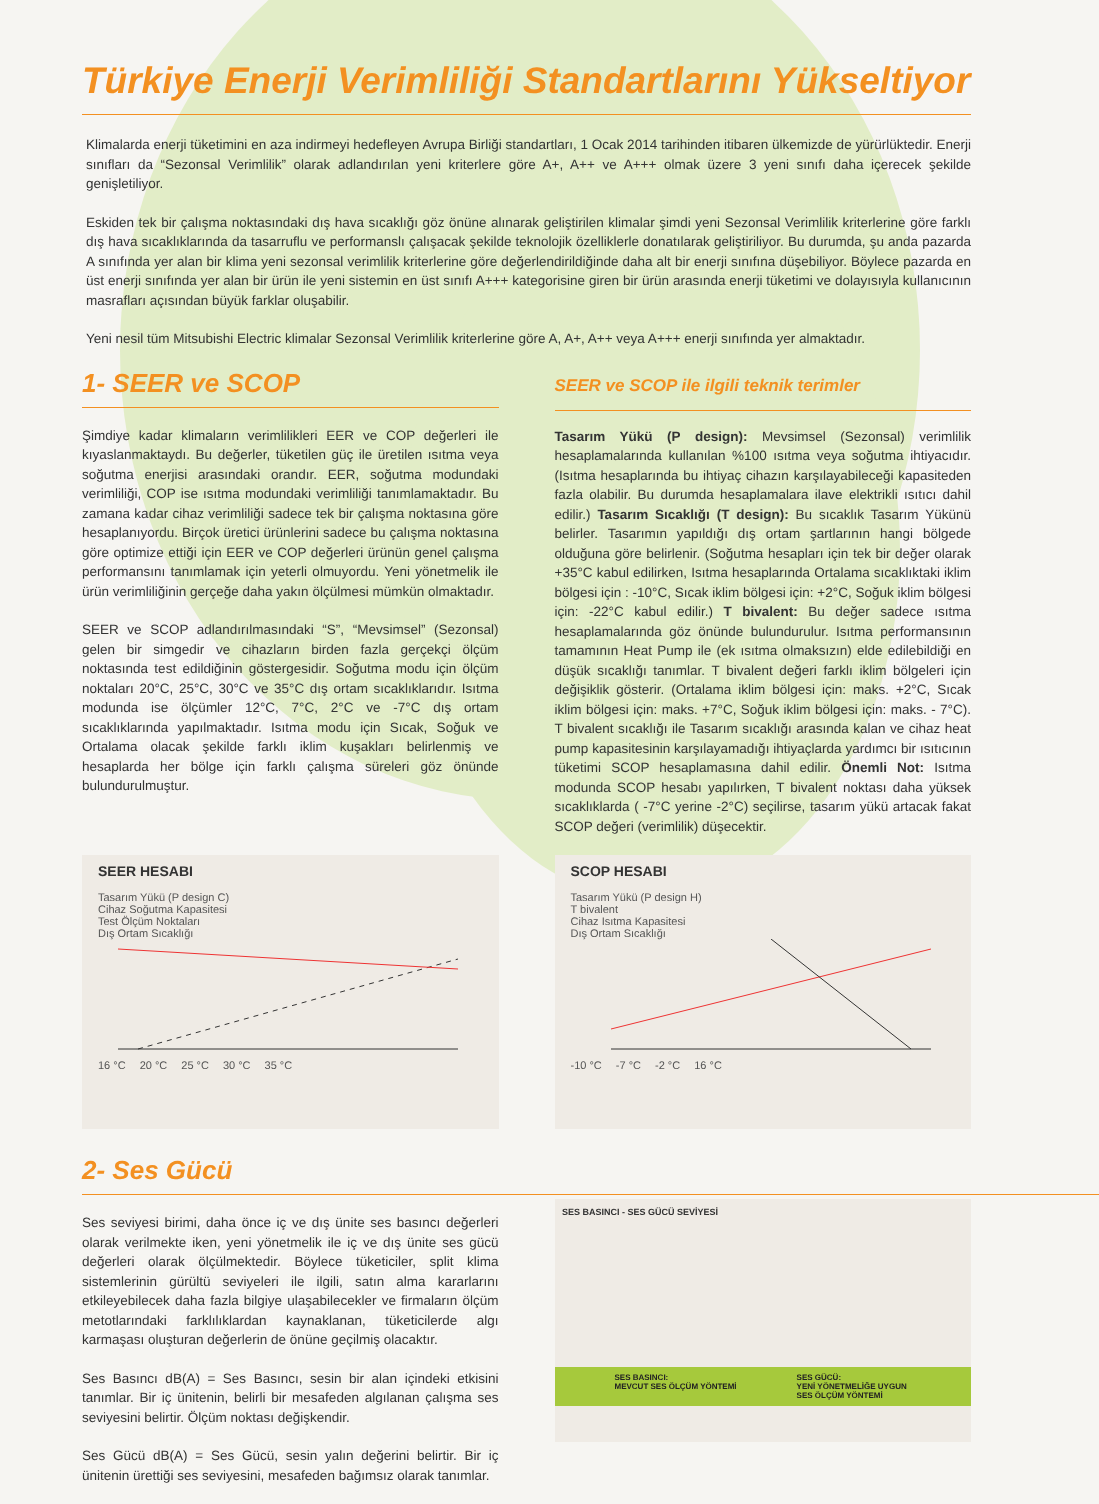Türkiye Enerji Verimliliği Standartlarını Yükseltiyor
Klimalarda enerji tüketimini en aza indirmeyi hedefleyen Avrupa Birliği standartları, 1 Ocak 2014 tarihinden itibaren ülkemizde de yürürlüktedir. Enerji sınıfları da “Sezonsal Verimlilik” olarak adlandırılan yeni kriterlere göre A+, A++ ve A+++ olmak üzere 3 yeni sınıfı daha içerecek şekilde genişletiliyor.
Eskiden tek bir çalışma noktasındaki dış hava sıcaklığı göz önüne alınarak geliştirilen klimalar şimdi yeni Sezonsal Verimlilik kriterlerine göre farklı dış hava sıcaklıklarında da tasarruflu ve performanslı çalışacak şekilde teknolojik özelliklerle donatılarak geliştiriliyor. Bu durumda, şu anda pazarda A sınıfında yer alan bir klima yeni sezonsal verimlilik kriterlerine göre değerlendirildiğinde daha alt bir enerji sınıfına düşebiliyor. Böylece pazarda en üst enerji sınıfında yer alan bir ürün ile yeni sistemin en üst sınıfı A+++ kategorisine giren bir ürün arasında enerji tüketimi ve dolayısıyla kullanıcının masrafları açısından büyük farklar oluşabilir.
Yeni nesil tüm Mitsubishi Electric klimalar Sezonsal Verimlilik kriterlerine göre A, A+, A++ veya A+++ enerji sınıfında yer almaktadır.
1- SEER ve SCOP
Şimdiye kadar klimaların verimlilikleri EER ve COP değerleri ile kıyaslanmaktaydı. Bu değerler, tüketilen güç ile üretilen ısıtma veya soğutma enerjisi arasındaki orandır. EER, soğutma modundaki verimliliği, COP ise ısıtma modundaki verimliliği tanımlamaktadır. Bu zamana kadar cihaz verimliliği sadece tek bir çalışma noktasına göre hesaplanıyordu. Birçok üretici ürünlerini sadece bu çalışma noktasına göre optimize ettiği için EER ve COP değerleri ürünün genel çalışma performansını tanımlamak için yeterli olmuyordu. Yeni yönetmelik ile ürün verimliliğinin gerçeğe daha yakın ölçülmesi mümkün olmaktadır.
SEER ve SCOP adlandırılmasındaki “S”, “Mevsimsel” (Sezonsal) gelen bir simgedir ve cihazların birden fazla gerçekçi ölçüm noktasında test edildiğinin göstergesidir. Soğutma modu için ölçüm noktaları 20°C, 25°C, 30°C ve 35°C dış ortam sıcaklıklarıdır. Isıtma modunda ise ölçümler 12°C, 7°C, 2°C ve -7°C dış ortam sıcaklıklarında yapılmaktadır. Isıtma modu için Sıcak, Soğuk ve Ortalama olacak şekilde farklı iklim kuşakları belirlenmiş ve hesaplarda her bölge için farklı çalışma süreleri göz önünde bulundurulmuştur.
SEER ve SCOP ile ilgili teknik terimler
Tasarım Yükü (P design): Mevsimsel (Sezonsal) verimlilik hesaplamalarında kullanılan %100 ısıtma veya soğutma ihtiyacıdır. (Isıtma hesaplarında bu ihtiyaç cihazın karşılayabileceği kapasiteden fazla olabilir. Bu durumda hesaplamalara ilave elektrikli ısıtıcı dahil edilir.) Tasarım Sıcaklığı (T design): Bu sıcaklık Tasarım Yükünü belirler. Tasarımın yapıldığı dış ortam şartlarının hangi bölgede olduğuna göre belirlenir. (Soğutma hesapları için tek bir değer olarak +35°C kabul edilirken, Isıtma hesaplarında Ortalama sıcaklıktaki iklim bölgesi için : -10°C, Sıcak iklim bölgesi için: +2°C, Soğuk iklim bölgesi için: -22°C kabul edilir.) T bivalent: Bu değer sadece ısıtma hesaplamalarında göz önünde bulundurulur. Isıtma performansının tamamının Heat Pump ile (ek ısıtma olmaksızın) elde edilebildiği en düşük sıcaklığı tanımlar. T bivalent değeri farklı iklim bölgeleri için değişiklik gösterir. (Ortalama iklim bölgesi için: maks. +2°C, Sıcak iklim bölgesi için: maks. +7°C, Soğuk iklim bölgesi için: maks. - 7°C). T bivalent sıcaklığı ile Tasarım sıcaklığı arasında kalan ve cihaz heat pump kapasitesinin karşılayamadığı ihtiyaçlarda yardımcı bir ısıtıcının tüketimi SCOP hesaplamasına dahil edilir. Önemli Not: Isıtma modunda SCOP hesabı yapılırken, T bivalent noktası daha yüksek sıcaklıklarda ( -7°C yerine -2°C) seçilirse, tasarım yükü artacak fakat SCOP değeri (verimlilik) düşecektir.
SEER HESABI
Tasarım Yükü (P design C)
Cihaz Soğutma Kapasitesi
Test Ölçüm Noktaları
Dış Ortam Sıcaklığı 16 °C 20 °C 25 °C 30 °C 35 °C
SCOP HESABI
Tasarım Yükü (P design H)
T bivalent
Cihaz Isıtma Kapasitesi
Dış Ortam Sıcaklığı -10 °C -7 °C -2 °C 16 °C
2- Ses Gücü
Ses seviyesi birimi, daha önce iç ve dış ünite ses basıncı değerleri olarak verilmekte iken, yeni yönetmelik ile iç ve dış ünite ses gücü değerleri olarak ölçülmektedir. Böylece tüketiciler, split klima sistemlerinin gürültü seviyeleri ile ilgili, satın alma kararlarını etkileyebilecek daha fazla bilgiye ulaşabilecekler ve firmaların ölçüm metotlarındaki farklılıklardan kaynaklanan, tüketicilerde algı karmaşası oluşturan değerlerin de önüne geçilmiş olacaktır.
Ses Basıncı dB(A) = Ses Basıncı, sesin bir alan içindeki etkisini tanımlar. Bir iç ünitenin, belirli bir mesafeden algılanan çalışma ses seviyesini belirtir. Ölçüm noktası değişkendir.
Ses Gücü dB(A) = Ses Gücü, sesin yalın değerini belirtir. Bir iç ünitenin ürettiği ses seviyesini, mesafeden bağımsız olarak tanımlar.
SES BASINCI - SES GÜCÜ SEVİYESİ
SES BASINCI:
MEVCUT SES ÖLÇÜM YÖNTEMİ
SES GÜCÜ:
YENİ YÖNETMELİĞE UYGUN
SES ÖLÇÜM YÖNTEMİ